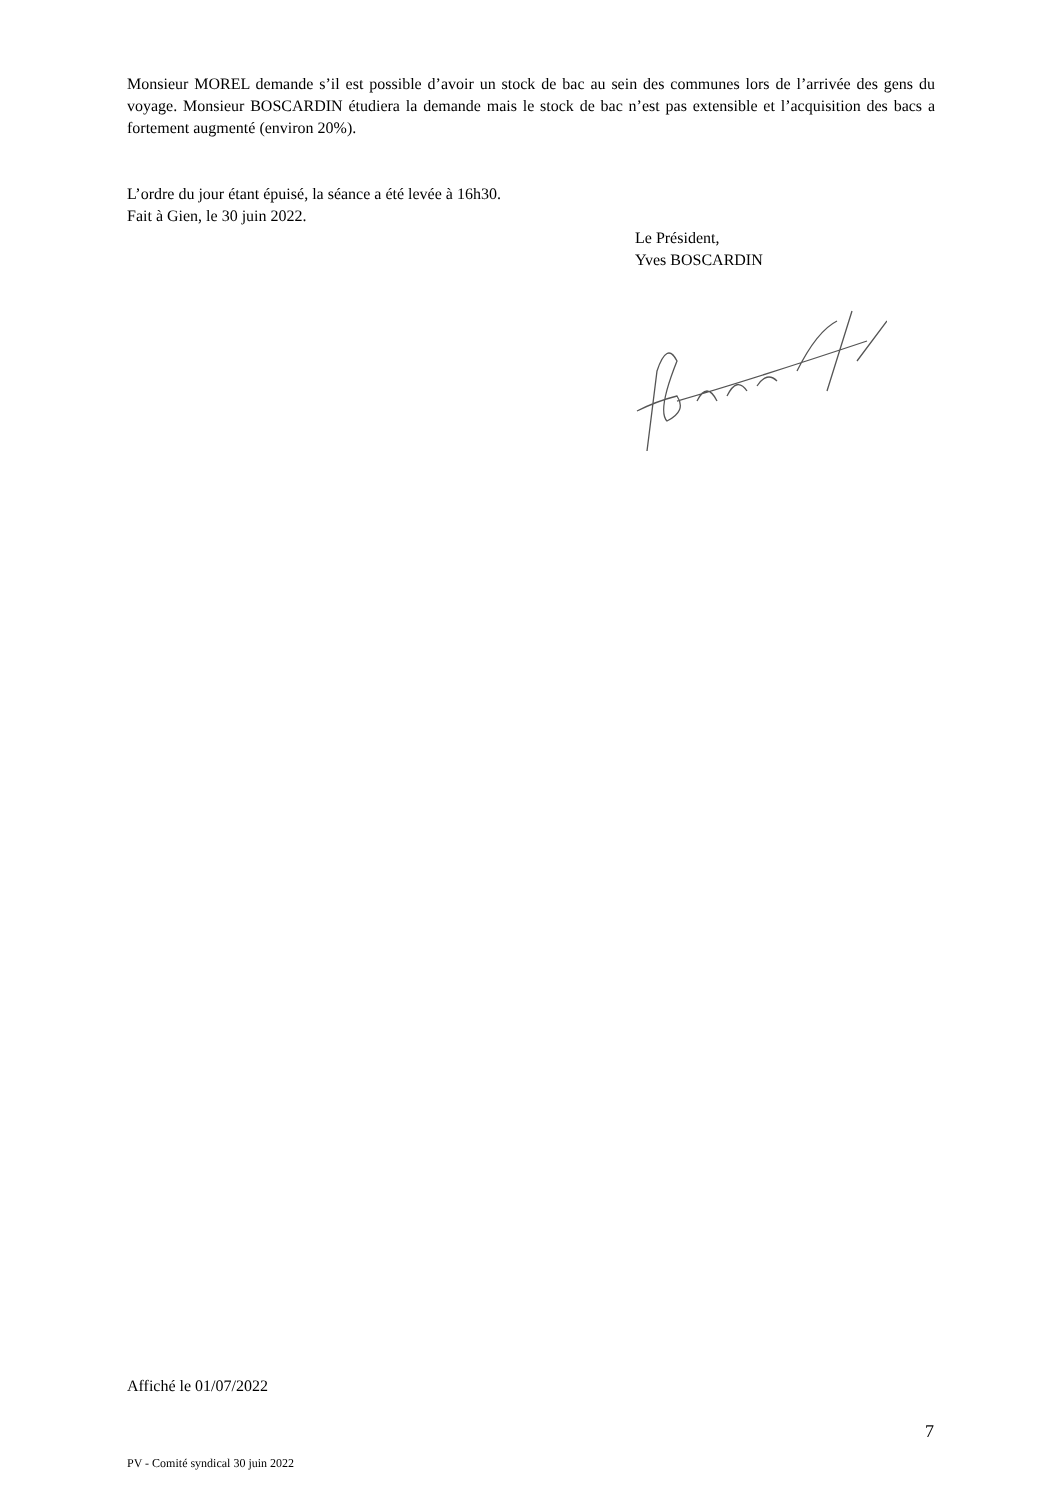Monsieur MOREL demande s’il est possible d’avoir un stock de bac au sein des communes lors de l’arrivée des gens du voyage. Monsieur BOSCARDIN étudiera la demande mais le stock de bac n’est pas extensible et l’acquisition des bacs a fortement augmenté (environ 20%).
L’ordre du jour étant épuisé, la séance a été levée à 16h30.
Fait à Gien, le 30 juin 2022.
Le Président,
Yves BOSCARDIN
Affiché le 01/07/2022
7
PV - Comité syndical 30 juin 2022